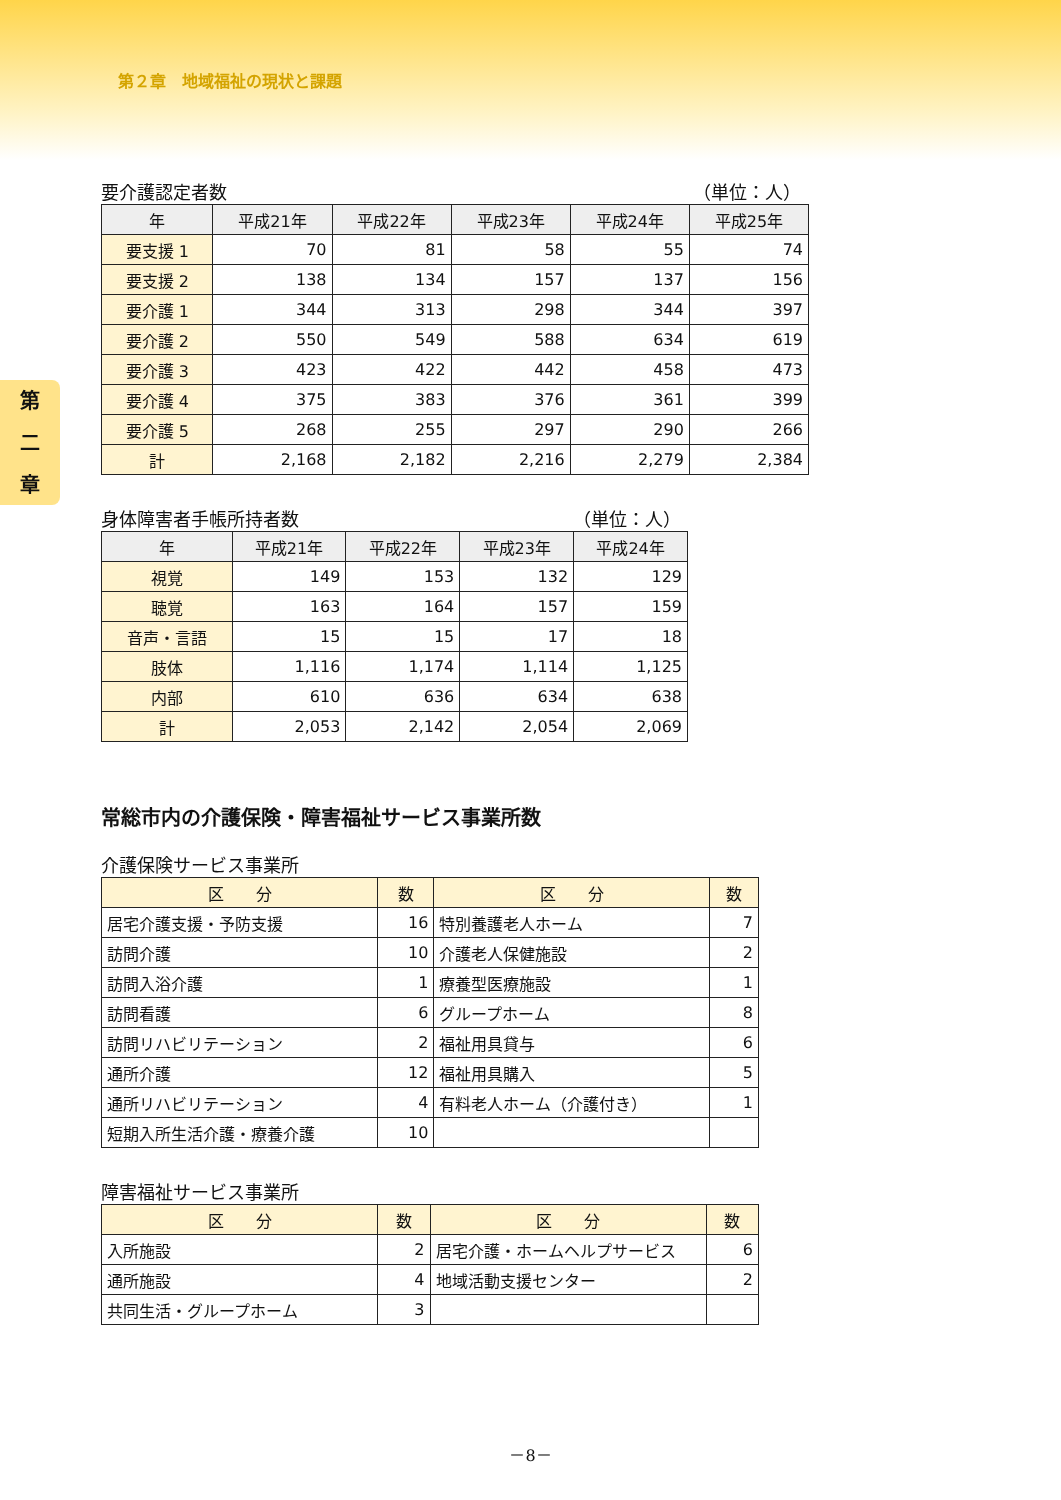第２章　地域福祉の現状と課題
第
二
章
要介護認定者数 （単位：人）
| 年 | 平成21年 | 平成22年 | 平成23年 | 平成24年 | 平成25年 |
| --- | --- | --- | --- | --- | --- |
| 要支援 1 | 70 | 81 | 58 | 55 | 74 |
| 要支援 2 | 138 | 134 | 157 | 137 | 156 |
| 要介護 1 | 344 | 313 | 298 | 344 | 397 |
| 要介護 2 | 550 | 549 | 588 | 634 | 619 |
| 要介護 3 | 423 | 422 | 442 | 458 | 473 |
| 要介護 4 | 375 | 383 | 376 | 361 | 399 |
| 要介護 5 | 268 | 255 | 297 | 290 | 266 |
| 計 | 2,168 | 2,182 | 2,216 | 2,279 | 2,384 |
身体障害者手帳所持者数 （単位：人）
| 年 | 平成21年 | 平成22年 | 平成23年 | 平成24年 |
| --- | --- | --- | --- | --- |
| 視覚 | 149 | 153 | 132 | 129 |
| 聴覚 | 163 | 164 | 157 | 159 |
| 音声・言語 | 15 | 15 | 17 | 18 |
| 肢体 | 1,116 | 1,174 | 1,114 | 1,125 |
| 内部 | 610 | 636 | 634 | 638 |
| 計 | 2,053 | 2,142 | 2,054 | 2,069 |
常総市内の介護保険・障害福祉サービス事業所数
介護保険サービス事業所
| 区 分 | 数 | 区 分 | 数 |
| --- | --- | --- | --- |
| 居宅介護支援・予防支援 | 16 | 特別養護老人ホーム | 7 |
| 訪問介護 | 10 | 介護老人保健施設 | 2 |
| 訪問入浴介護 | 1 | 療養型医療施設 | 1 |
| 訪問看護 | 6 | グループホーム | 8 |
| 訪問リハビリテーション | 2 | 福祉用具貸与 | 6 |
| 通所介護 | 12 | 福祉用具購入 | 5 |
| 通所リハビリテーション | 4 | 有料老人ホーム（介護付き） | 1 |
| 短期入所生活介護・療養介護 | 10 | | |
障害福祉サービス事業所
| 区 分 | 数 | 区 分 | 数 |
| --- | --- | --- | --- |
| 入所施設 | 2 | 居宅介護・ホームヘルプサービス | 6 |
| 通所施設 | 4 | 地域活動支援センター | 2 |
| 共同生活・グループホーム | 3 | | |
－8－